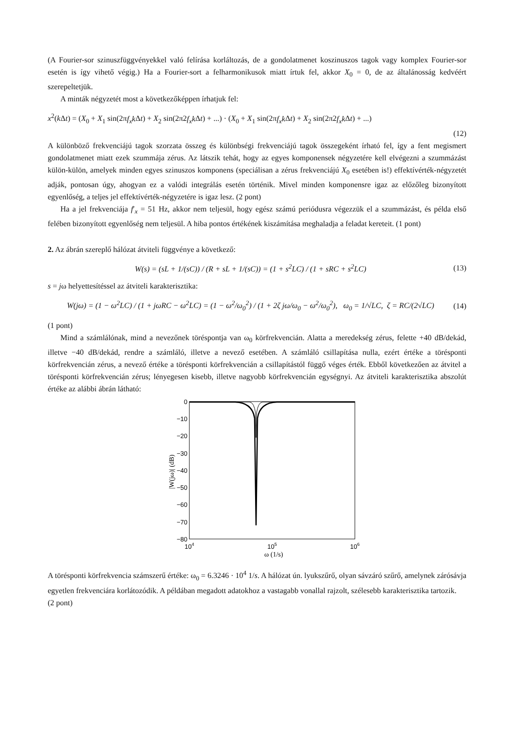(A Fourier-sor szinuszfüggvényekkel való felírása korláltozás, de a gondolatmenet koszinuszos tagok vagy komplex Fourier-sor esetén is így vihető végig.) Ha a Fourier-sort a felharmonikusok miatt írtuk fel, akkor X<sub>0</sub> = 0, de az általánosság kedvéért szerepeltetjük.
A minták négyzetét most a következőképpen írhatjuk fel:
x<sup>2</sup>(k Δt) = (X<sub>0</sub> + X<sub>1</sub> sin(2πf<sub>x</sub>k Δt) + X<sub>2</sub> sin(2π2f<sub>x</sub>k Δt) + ...) · (X<sub>0</sub> + X<sub>1</sub> sin(2πf<sub>x</sub>k Δt) + X<sub>2</sub> sin(2π2f<sub>x</sub>k Δt) + ...)
(12)
A különböző frekvenciájú tagok szorzata összeg és különbségi frekvenciájú tagok összegeként írható fel, így a fent megismert gondolatmenet miatt ezek szummája zérus. Az látszik tehát, hogy az egyes komponensek négyzetére kell elvégezni a szummázást külön-külön, amelyek minden egyes szinuszos komponens (speciálisan a zérus frekvenciájú X<sub>0</sub> esetében is!) effektívérték-négyzetét adják, pontosan úgy, ahogyan ez a valódi integrálás esetén történik. Mivel minden komponensre igaz az előzőleg bizonyított egyenlőség, a teljes jel effektívérték-négyzetére is igaz lesz. (2 pont)
Ha a jel frekvenciája f′<sub>x</sub> = 51 Hz, akkor nem teljesül, hogy egész számú periódusra végezzük el a szummázást, és példa első felében bizonyított egyenlőség nem teljesül. A hiba pontos értékének kiszámítása meghaladja a feladat kereteit. (1 pont)
2. Az ábrán szereplő hálózat átviteli függvénye a következő:
W(s) = (sL + 1/(sC)) / (R + sL + 1/(sC)) = (1 + s<sup>2</sup>LC) / (1 + sRC + s<sup>2</sup>LC) (13)
s = jω helyettesítéssel az átviteli karakterisztika:
W(jω) = (1 − ω<sup>2</sup>LC) / (1 + jωRC − ω<sup>2</sup>LC) = (1 − ω<sup>2</sup>/ω<sub>0</sub><sup>2</sup>) / (1 + 2ζ jω/ω<sub>0</sub> − ω<sup>2</sup>/ω<sub>0</sub><sup>2</sup>), ω<sub>0</sub> = 1/√LC, ζ = RC/(2√LC) (14)
(1 pont)
Mind a számlálónak, mind a nevezőnek töréspontja van ω<sub>0</sub> körfrekvencián. Alatta a meredekség zérus, felette +40 dB/dekád, illetve −40 dB/dekád, rendre a számláló, illetve a nevező esetében. A számláló csillapítása nulla, ezért értéke a törésponti körfrekvencián zérus, a nevező értéke a törésponti körfrekvencián a csillapítástól függő véges érték. Ebből következően az átvitel a törésponti körfrekvencián zérus; lényegesen kisebb, illetve nagyobb körfrekvencián egységnyi. Az átviteli karakterisztika abszolút értéke az alábbi ábrán látható:
0
−10
−20
−30
−40
−50
−60
−70
−80
104
105
106
ω (1/s)
|W(jω)| (dB)
A törésponti körfrekvencia számszerű értéke: ω<sub>0</sub> = 6.3246 · 10<sup>4</sup> 1/s. A hálózat ún. lyukszűrő, olyan sávzáró szűrő, amelynek zárósávja egyetlen frekvenciára korlátozódik. A példában megadott adatokhoz a vastagabb vonallal rajzolt, szélesebb karakterisztika tartozik.
(2 pont)